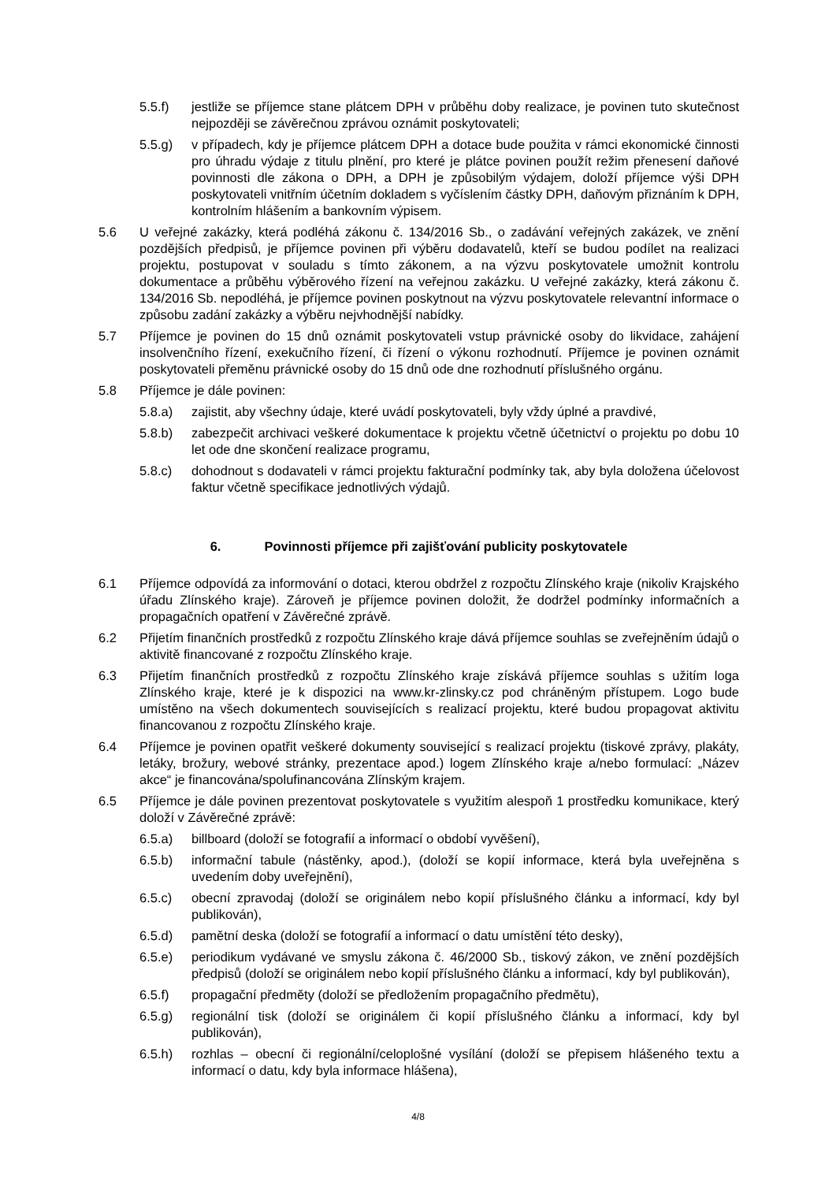5.5.f) jestliže se příjemce stane plátcem DPH v průběhu doby realizace, je povinen tuto skutečnost nejpozději se závěrečnou zprávou oznámit poskytovateli;
5.5.g) v případech, kdy je příjemce plátcem DPH a dotace bude použita v rámci ekonomické činnosti pro úhradu výdaje z titulu plnění, pro které je plátce povinen použít režim přenesení daňové povinnosti dle zákona o DPH, a DPH je způsobilým výdajem, doloží příjemce výši DPH poskytovateli vnitřním účetním dokladem s vyčíslením částky DPH, daňovým přiznáním k DPH, kontrolním hlášením a bankovním výpisem.
5.6 U veřejné zakázky, která podléhá zákonu č. 134/2016 Sb., o zadávání veřejných zakázek, ve znění pozdějších předpisů, je příjemce povinen při výběru dodavatelů, kteří se budou podílet na realizaci projektu, postupovat v souladu s tímto zákonem, a na výzvu poskytovatele umožnit kontrolu dokumentace a průběhu výběrového řízení na veřejnou zakázku. U veřejné zakázky, která zákonu č. 134/2016 Sb. nepodléhá, je příjemce povinen poskytnout na výzvu poskytovatele relevantní informace o způsobu zadání zakázky a výběru nejvhodnější nabídky.
5.7 Příjemce je povinen do 15 dnů oznámit poskytovateli vstup právnické osoby do likvidace, zahájení insolvenčního řízení, exekučního řízení, či řízení o výkonu rozhodnutí. Příjemce je povinen oznámit poskytovateli přeměnu právnické osoby do 15 dnů ode dne rozhodnutí příslušného orgánu.
5.8 Příjemce je dále povinen:
5.8.a) zajistit, aby všechny údaje, které uvádí poskytovateli, byly vždy úplné a pravdivé,
5.8.b) zabezpečit archivaci veškeré dokumentace k projektu včetně účetnictví o projektu po dobu 10 let ode dne skončení realizace programu,
5.8.c) dohodnout s dodavateli v rámci projektu fakturační podmínky tak, aby byla doložena účelovost faktur včetně specifikace jednotlivých výdajů.
6. Povinnosti příjemce při zajišťování publicity poskytovatele
6.1 Příjemce odpovídá za informování o dotaci, kterou obdržel z rozpočtu Zlínského kraje (nikoliv Krajského úřadu Zlínského kraje). Zároveň je příjemce povinen doložit, že dodržel podmínky informačních a propagačních opatření v Závěrečné zprávě.
6.2 Přijetím finančních prostředků z rozpočtu Zlínského kraje dává příjemce souhlas se zveřejněním údajů o aktivitě financované z rozpočtu Zlínského kraje.
6.3 Přijetím finančních prostředků z rozpočtu Zlínského kraje získává příjemce souhlas s užitím loga Zlínského kraje, které je k dispozici na www.kr-zlinsky.cz pod chráněným přístupem. Logo bude umístěno na všech dokumentech souvisejících s realizací projektu, které budou propagovat aktivitu financovanou z rozpočtu Zlínského kraje.
6.4 Příjemce je povinen opatřit veškeré dokumenty související s realizací projektu (tiskové zprávy, plakáty, letáky, brožury, webové stránky, prezentace apod.) logem Zlínského kraje a/nebo formulací: „Název akce“ je financována/spolufinancována Zlínským krajem.
6.5 Příjemce je dále povinen prezentovat poskytovatele s využitím alespoň 1 prostředku komunikace, který doloží v Závěrečné zprávě:
6.5.a) billboard (doloží se fotografií a informací o období vyvěšení),
6.5.b) informační tabule (nástěnky, apod.), (doloží se kopií informace, která byla uveřejněna s uvedením doby uveřejnění),
6.5.c) obecní zpravodaj (doloží se originálem nebo kopií příslušného článku a informací, kdy byl publikován),
6.5.d) pamětní deska (doloží se fotografií a informací o datu umístění této desky),
6.5.e) periodikum vydávané ve smyslu zákona č. 46/2000 Sb., tiskový zákon, ve znění pozdějších předpisů (doloží se originálem nebo kopií příslušného článku a informací, kdy byl publikován),
6.5.f) propagační předměty (doloží se předložením propagačního předmětu),
6.5.g) regionální tisk (doloží se originálem či kopií příslušného článku a informací, kdy byl publikován),
6.5.h) rozhlas – obecní či regionální/celoplošné vysílání (doloží se přepisem hlášeného textu a informací o datu, kdy byla informace hlášena),
4/8